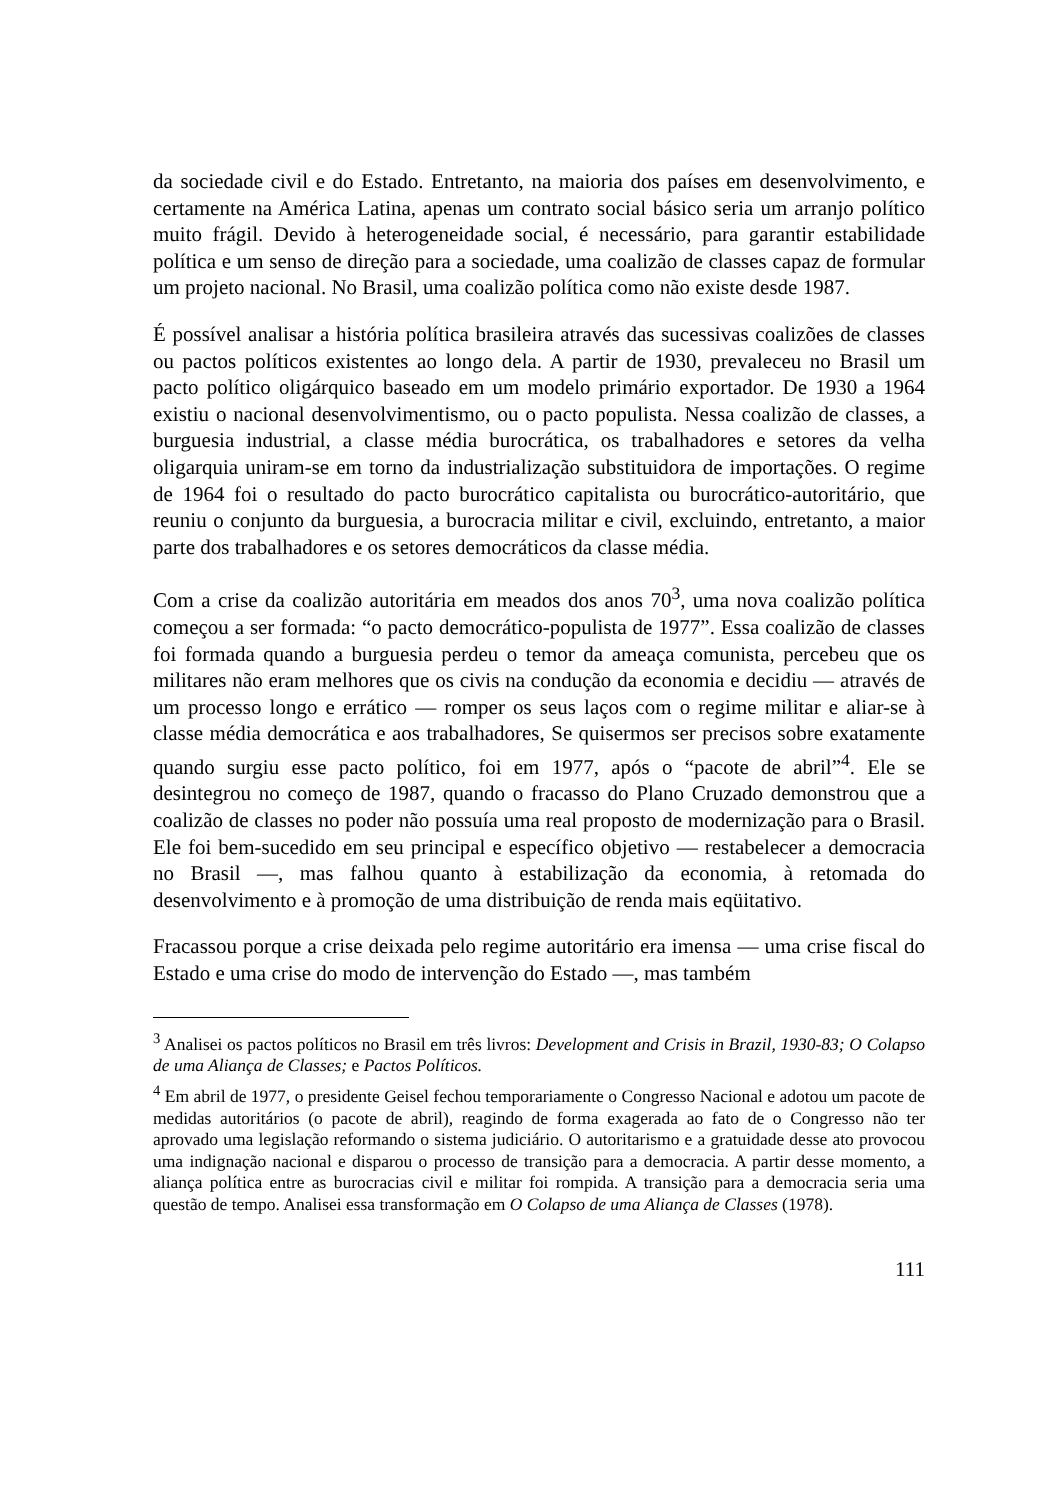da sociedade civil e do Estado. Entretanto, na maioria dos países em desenvolvimento, e certamente na América Latina, apenas um contrato social básico seria um arranjo político muito frágil. Devido à heterogeneidade social, é necessário, para garantir estabilidade política e um senso de direção para a sociedade, uma coalizão de classes capaz de formular um projeto nacional. No Brasil, uma coalizão política como não existe desde 1987.
É possível analisar a história política brasileira através das sucessivas coalizões de classes ou pactos políticos existentes ao longo dela. A partir de 1930, prevaleceu no Brasil um pacto político oligárquico baseado em um modelo primário exportador. De 1930 a 1964 existiu o nacional desenvolvimentismo, ou o pacto populista. Nessa coalizão de classes, a burguesia industrial, a classe média burocrática, os trabalhadores e setores da velha oligarquia uniram-se em torno da industrialização substituidora de importações. O regime de 1964 foi o resultado do pacto burocrático capitalista ou burocrático-autoritário, que reuniu o conjunto da burguesia, a burocracia militar e civil, excluindo, entretanto, a maior parte dos trabalhadores e os setores democráticos da classe média.
Com a crise da coalizão autoritária em meados dos anos 70<sup>3</sup>, uma nova coalizão política começou a ser formada: “o pacto democrático-populista de 1977”. Essa coalizão de classes foi formada quando a burguesia perdeu o temor da ameaça comunista, percebeu que os militares não eram melhores que os civis na condução da economia e decidiu — através de um processo longo e errático — romper os seus laços com o regime militar e aliar-se à classe média democrática e aos trabalhadores, Se quisermos ser precisos sobre exatamente quando surgiu esse pacto político, foi em 1977, após o “pacote de abril”<sup>4</sup>. Ele se desintegrou no começo de 1987, quando o fracasso do Plano Cruzado demonstrou que a coalizão de classes no poder não possuía uma real proposto de modernização para o Brasil. Ele foi bem-sucedido em seu principal e específico objetivo — restabelecer a democracia no Brasil —, mas falhou quanto à estabilização da economia, à retomada do desenvolvimento e à promoção de uma distribuição de renda mais eqüitativo.
Fracassou porque a crise deixada pelo regime autoritário era imensa — uma crise fiscal do Estado e uma crise do modo de intervenção do Estado —, mas também
<sup>3</sup> Analisei os pactos políticos no Brasil em três livros: Development and Crisis in Brazil, 1930-83; O Colapso de uma Aliança de Classes; e Pactos Políticos.
<sup>4</sup> Em abril de 1977, o presidente Geisel fechou temporariamente o Congresso Nacional e adotou um pacote de medidas autoritários (o pacote de abril), reagindo de forma exagerada ao fato de o Congresso não ter aprovado uma legislação reformando o sistema judiciário. O autoritarismo e a gratuidade desse ato provocou uma indignação nacional e disparou o processo de transição para a democracia. A partir desse momento, a aliança política entre as burocracias civil e militar foi rompida. A transição para a democracia seria uma questão de tempo. Analisei essa transformação em O Colapso de uma Aliança de Classes (1978).
111